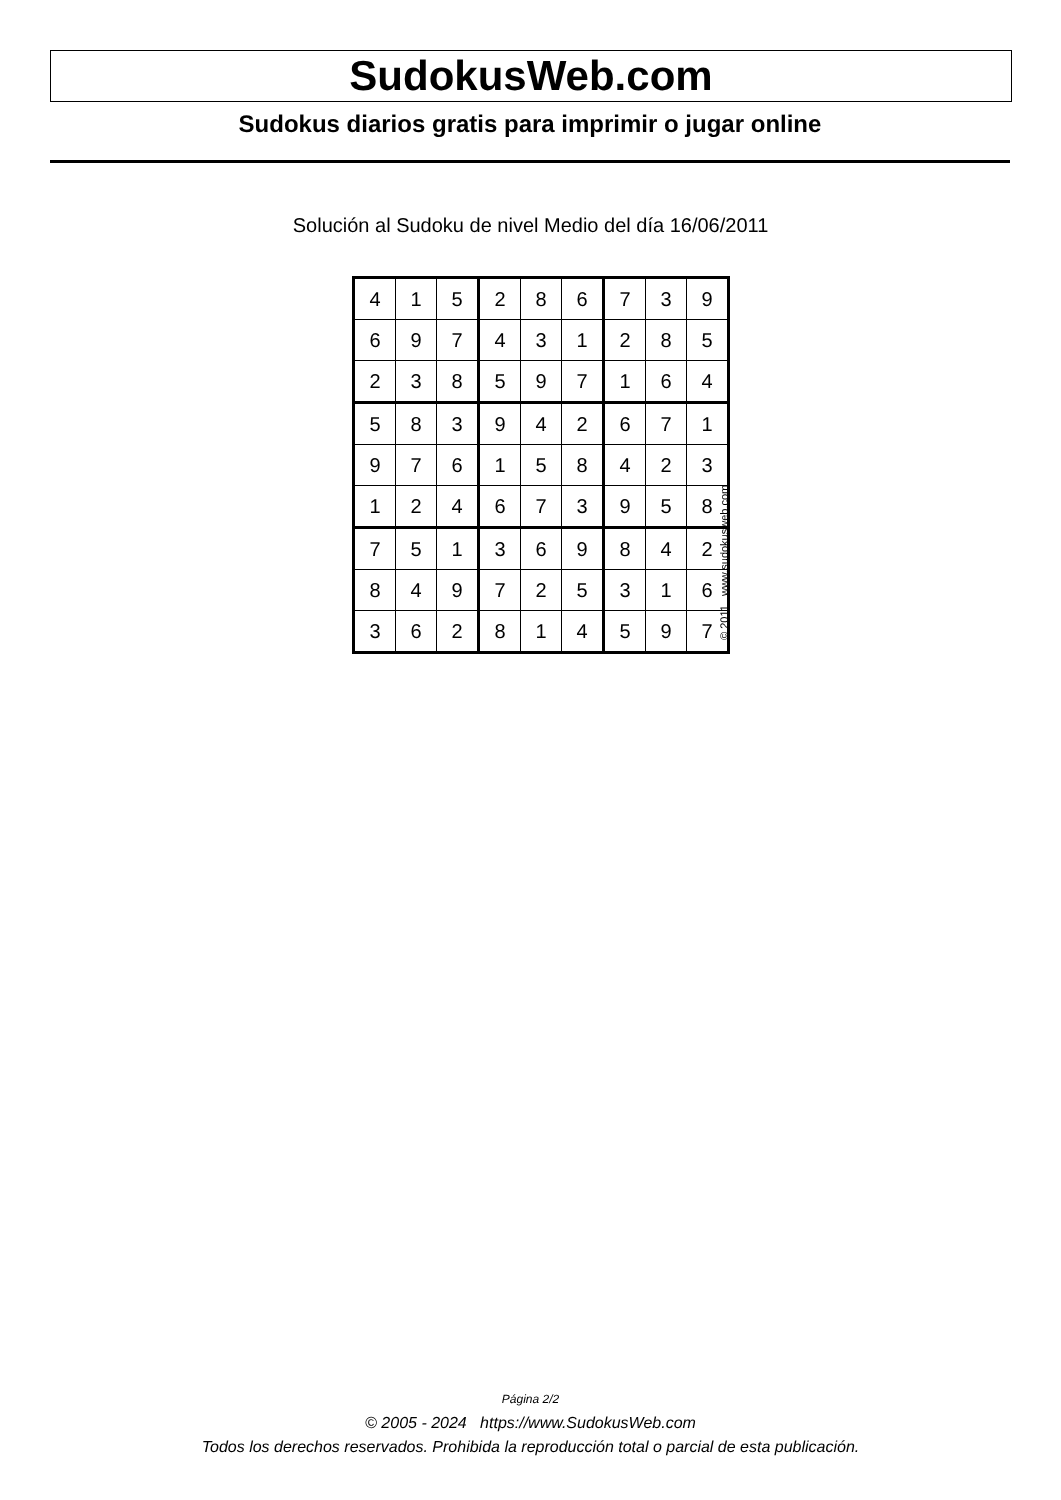SudokusWeb.com
Sudokus diarios gratis para imprimir o jugar online
Solución al Sudoku de nivel Medio del día 16/06/2011
| 4 | 1 | 5 | 2 | 8 | 6 | 7 | 3 | 9 |
| 6 | 9 | 7 | 4 | 3 | 1 | 2 | 8 | 5 |
| 2 | 3 | 8 | 5 | 9 | 7 | 1 | 6 | 4 |
| 5 | 8 | 3 | 9 | 4 | 2 | 6 | 7 | 1 |
| 9 | 7 | 6 | 1 | 5 | 8 | 4 | 2 | 3 |
| 1 | 2 | 4 | 6 | 7 | 3 | 9 | 5 | 8 |
| 7 | 5 | 1 | 3 | 6 | 9 | 8 | 4 | 2 |
| 8 | 4 | 9 | 7 | 2 | 5 | 3 | 1 | 6 |
| 3 | 6 | 2 | 8 | 1 | 4 | 5 | 9 | 7 |
© 2011 www.sudokusweb.com
Página 2/2
© 2005 - 2024 https://www.SudokusWeb.com
Todos los derechos reservados. Prohibida la reproducción total o parcial de esta publicación.